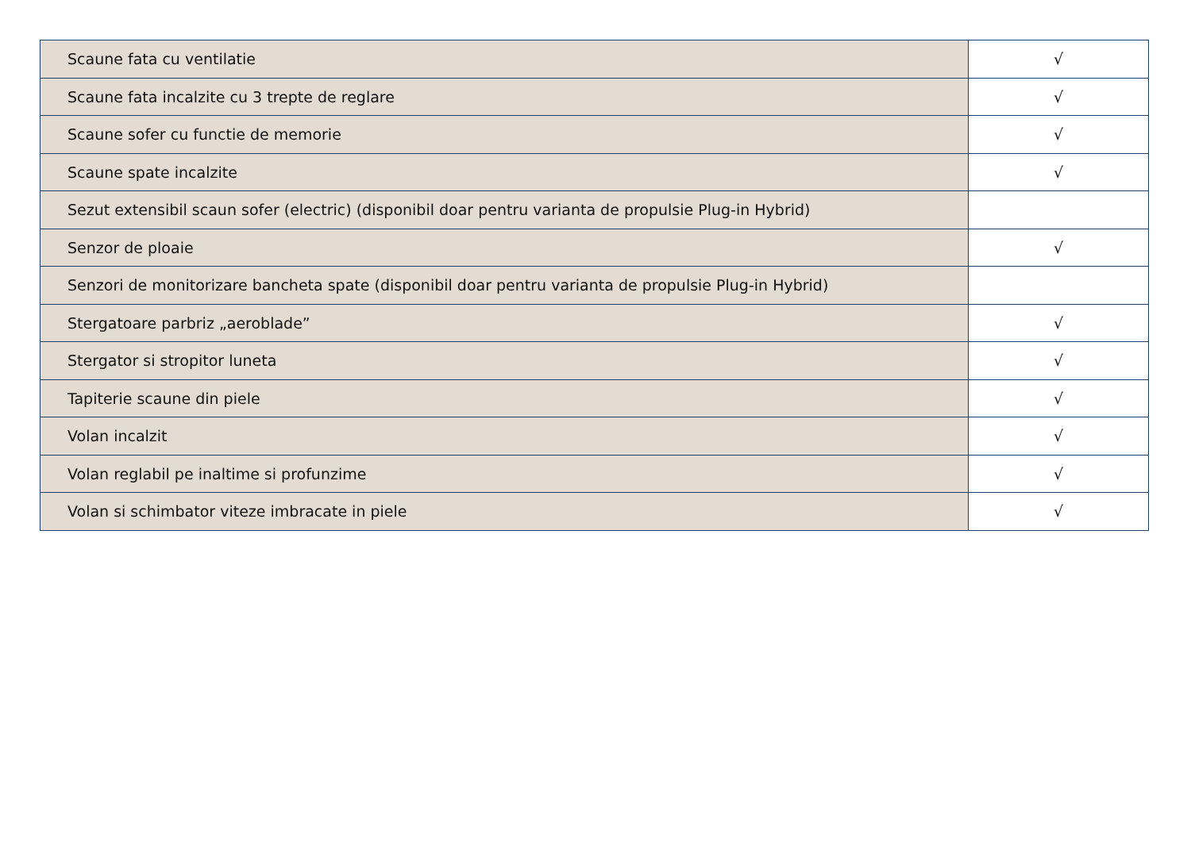| Scaune fata cu ventilatie | √ |
| Scaune fata incalzite cu 3 trepte de reglare | √ |
| Scaune sofer cu functie de memorie | √ |
| Scaune spate incalzite | √ |
| Sezut extensibil scaun sofer (electric) (disponibil doar pentru varianta de propulsie Plug-in Hybrid) | |
| Senzor de ploaie | √ |
| Senzori de monitorizare bancheta spate (disponibil doar pentru varianta de propulsie Plug-in Hybrid) | |
| Stergatoare parbriz „aeroblade” | √ |
| Stergator si stropitor luneta | √ |
| Tapiterie scaune din piele | √ |
| Volan incalzit | √ |
| Volan reglabil pe inaltime si profunzime | √ |
| Volan si schimbator viteze imbracate in piele | √ |